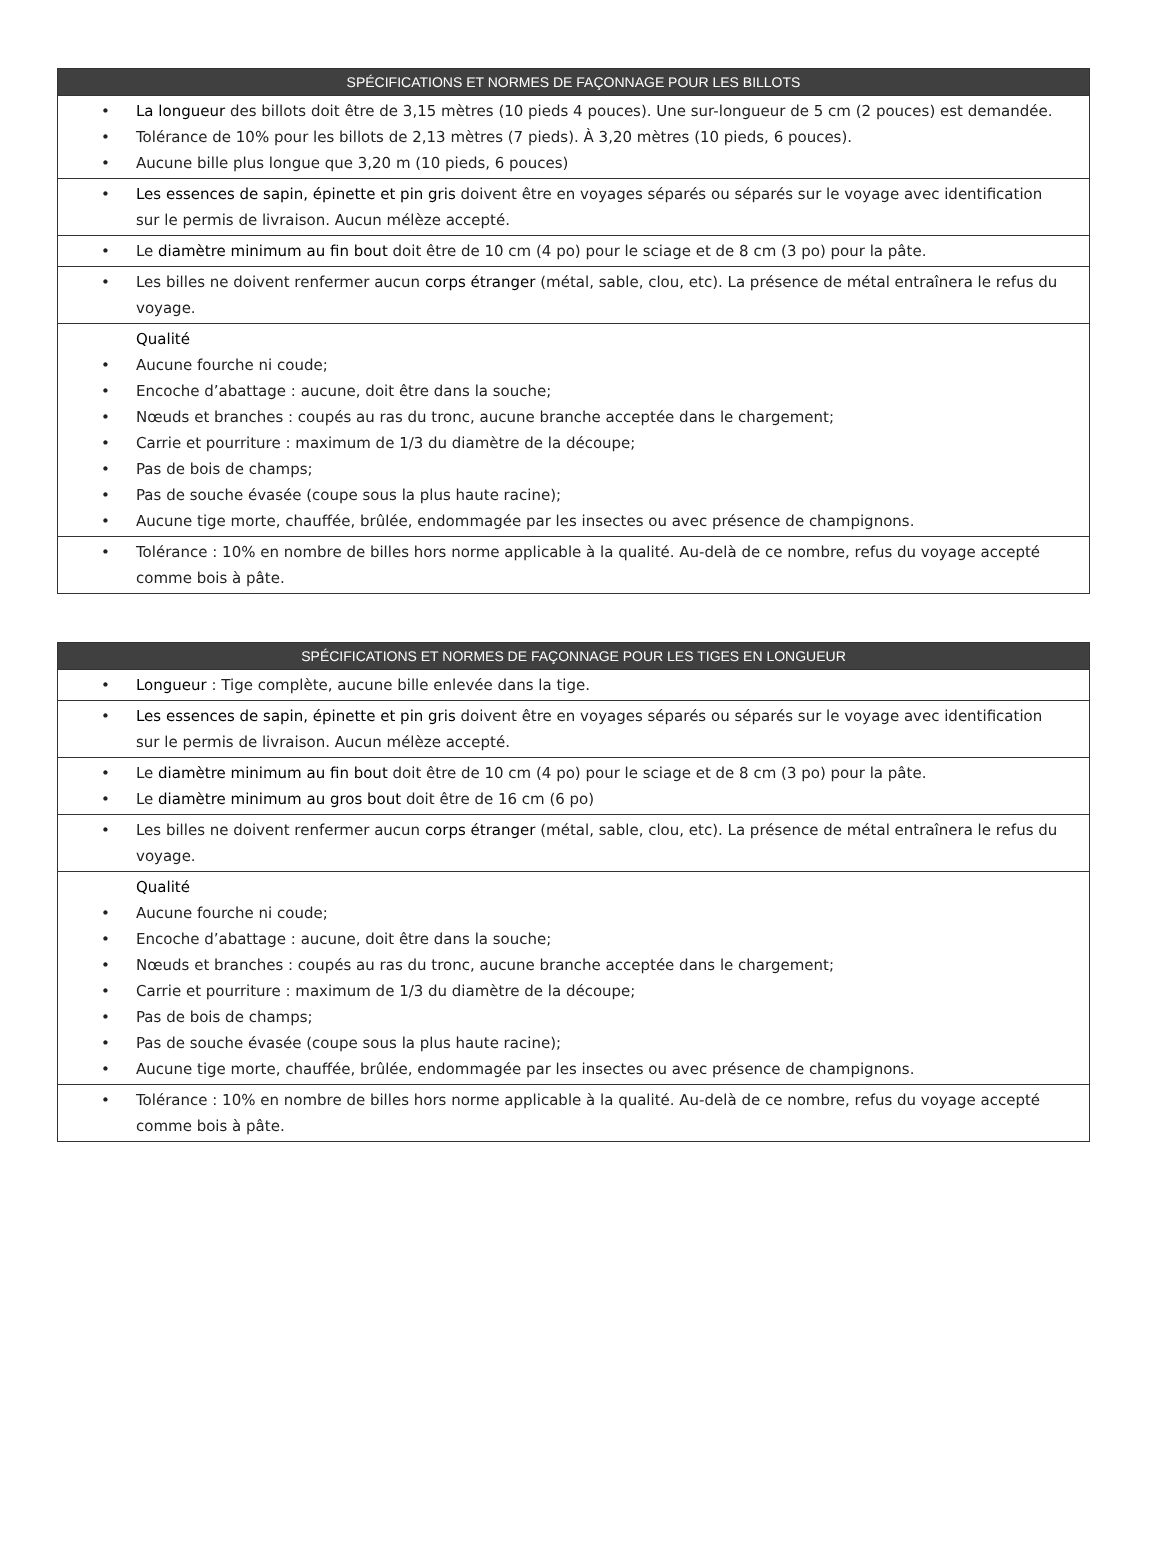| SPÉCIFICATIONS ET NORMES DE FAÇONNAGE POUR LES BILLOTS |
| --- |
| • La longueur des billots doit être de 3,15 mètres (10 pieds 4 pouces). Une sur-longueur de 5 cm (2 pouces) est demandée. • Tolérance de 10% pour les billots de 2,13 mètres (7 pieds). À 3,20 mètres (10 pieds, 6 pouces). • Aucune bille plus longue que 3,20 m (10 pieds, 6 pouces) |
| • Les essences de sapin, épinette et pin gris doivent être en voyages séparés ou séparés sur le voyage avec identification sur le permis de livraison. Aucun mélèze accepté. |
| • Le diamètre minimum au fin bout doit être de 10 cm (4 po) pour le sciage et de 8 cm (3 po) pour la pâte. |
| • Les billes ne doivent renfermer aucun corps étranger (métal, sable, clou, etc). La présence de métal entraînera le refus du voyage. |
| Qualité • Aucune fourche ni coude; • Encoche d’abattage : aucune, doit être dans la souche; • Nœuds et branches : coupés au ras du tronc, aucune branche acceptée dans le chargement; • Carrie et pourriture : maximum de 1/3 du diamètre de la découpe; • Pas de bois de champs; • Pas de souche évasée (coupe sous la plus haute racine); • Aucune tige morte, chauffée, brûlée, endommagée par les insectes ou avec présence de champignons. |
| • Tolérance : 10% en nombre de billes hors norme applicable à la qualité. Au-delà de ce nombre, refus du voyage accepté comme bois à pâte. |
| SPÉCIFICATIONS ET NORMES DE FAÇONNAGE POUR LES TIGES EN LONGUEUR |
| --- |
| • Longueur : Tige complète, aucune bille enlevée dans la tige. |
| • Les essences de sapin, épinette et pin gris doivent être en voyages séparés ou séparés sur le voyage avec identification sur le permis de livraison. Aucun mélèze accepté. |
| • Le diamètre minimum au fin bout doit être de 10 cm (4 po) pour le sciage et de 8 cm (3 po) pour la pâte. • Le diamètre minimum au gros bout doit être de 16 cm (6 po) |
| • Les billes ne doivent renfermer aucun corps étranger (métal, sable, clou, etc). La présence de métal entraînera le refus du voyage. |
| Qualité • Aucune fourche ni coude; • Encoche d’abattage : aucune, doit être dans la souche; • Nœuds et branches : coupés au ras du tronc, aucune branche acceptée dans le chargement; • Carrie et pourriture : maximum de 1/3 du diamètre de la découpe; • Pas de bois de champs; • Pas de souche évasée (coupe sous la plus haute racine); • Aucune tige morte, chauffée, brûlée, endommagée par les insectes ou avec présence de champignons. |
| • Tolérance : 10% en nombre de billes hors norme applicable à la qualité. Au-delà de ce nombre, refus du voyage accepté comme bois à pâte. |